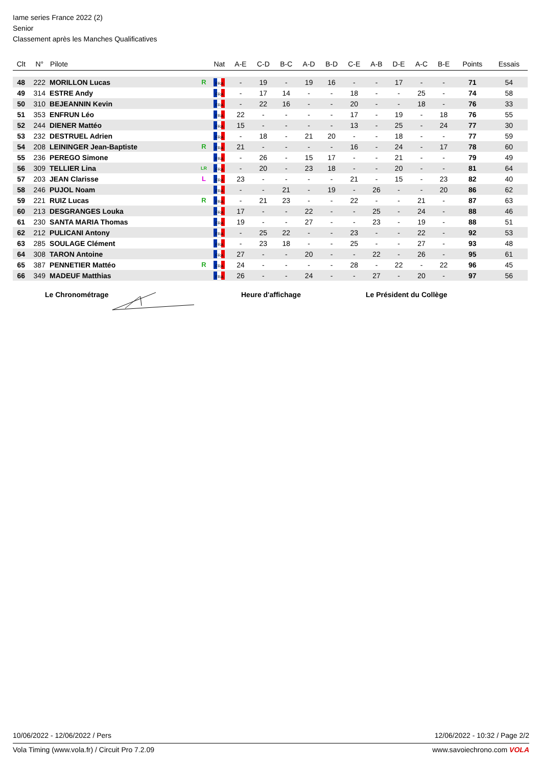Iame series France 2022 (2)
Senior
Classement après les Manches Qualificatives
| Clt | N° | Pilote | | Nat | A-E | C-D | B-C | A-D | B-D | C-E | A-B | D-E | A-C | B-E | Points | Essais |
| --- | --- | --- | --- | --- | --- | --- | --- | --- | --- | --- | --- | --- | --- | --- | --- | --- |
| 48 | 222 | MORILLON Lucas | R | FRA | - | 19 | - | 19 | 16 | - | - | 17 | - | - | 71 | 54 |
| 49 | 314 | ESTRE Andy | | FRA | - | 17 | 14 | - | - | 18 | - | - | 25 | - | 74 | 58 |
| 50 | 310 | BEJEANNIN Kevin | | FRA | - | 22 | 16 | - | - | 20 | - | - | 18 | - | 76 | 33 |
| 51 | 353 | ENFRUN Léo | | FRA | 22 | - | - | - | - | 17 | - | 19 | - | 18 | 76 | 55 |
| 52 | 244 | DIENER Mattéo | | FRA | 15 | - | - | - | - | 13 | - | 25 | - | 24 | 77 | 30 |
| 53 | 232 | DESTRUEL Adrien | | FRA | - | 18 | - | 21 | 20 | - | - | 18 | - | - | 77 | 59 |
| 54 | 208 | LEININGER Jean-Baptiste | R | FRA | 21 | - | - | - | - | 16 | - | 24 | - | 17 | 78 | 60 |
| 55 | 236 | PEREGO Simone | | FRA | - | 26 | - | 15 | 17 | - | - | 21 | - | - | 79 | 49 |
| 56 | 309 | TELLIER Lina | LR | FRA | - | 20 | - | 23 | 18 | - | - | 20 | - | - | 81 | 64 |
| 57 | 203 | JEAN Clarisse | L | FRA | 23 | - | - | - | - | 21 | - | 15 | - | 23 | 82 | 40 |
| 58 | 246 | PUJOL Noam | | FRA | - | - | 21 | - | 19 | - | 26 | - | - | 20 | 86 | 62 |
| 59 | 221 | RUIZ Lucas | R | FRA | - | 21 | 23 | - | - | 22 | - | - | 21 | - | 87 | 63 |
| 60 | 213 | DESGRANGES Louka | | FRA | 17 | - | - | 22 | - | - | 25 | - | 24 | - | 88 | 46 |
| 61 | 230 | SANTA MARIA Thomas | | FRA | 19 | - | - | 27 | - | - | 23 | - | 19 | - | 88 | 51 |
| 62 | 212 | PULICANI Antony | | FRA | - | 25 | 22 | - | - | 23 | - | - | 22 | - | 92 | 53 |
| 63 | 285 | SOULAGE Clément | | FRA | - | 23 | 18 | - | - | 25 | - | - | 27 | - | 93 | 48 |
| 64 | 308 | TARON Antoine | | FRA | 27 | - | - | 20 | - | - | 22 | - | 26 | - | 95 | 61 |
| 65 | 387 | PENNETIER Mattéo | R | FRA | 24 | - | - | - | - | 28 | - | 22 | - | 22 | 96 | 45 |
| 66 | 349 | MADEUF Matthias | | FRA | 26 | - | - | 24 | - | - | 27 | - | 20 | - | 97 | 56 |
Le Chronométrage Heure d'affichage Le Président du Collège
10/06/2022 - 12/06/2022 / Pers 12/06/2022 - 10:32 / Page 2/2
Vola Timing (www.vola.fr) / Circuit Pro 7.2.09 www.savoiechrono.com VOLA